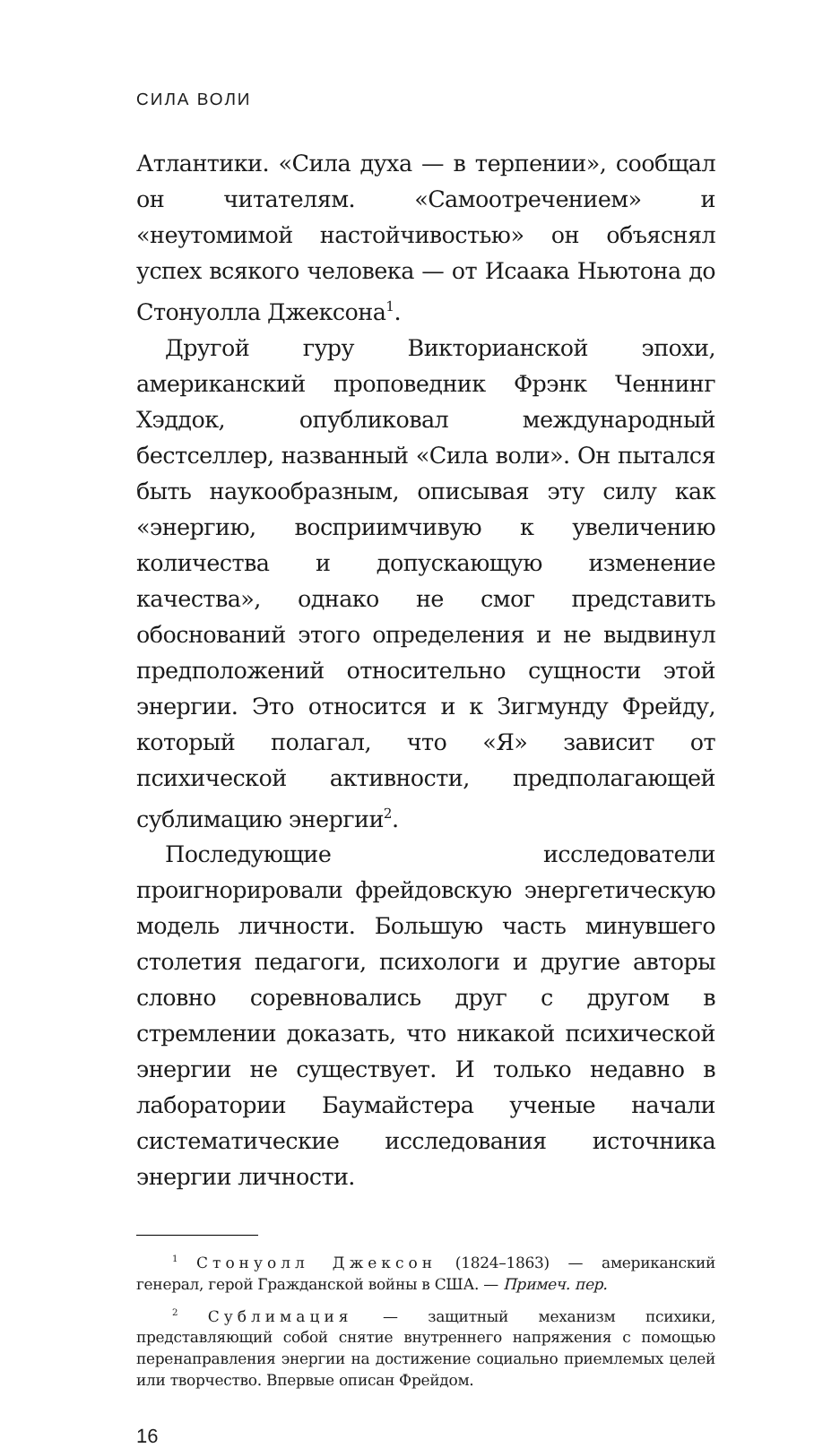СИЛА ВОЛИ
Атлантики. «Сила духа — в терпении», сообщал он читателям. «Самоотречением» и «неутомимой настойчивостью» он объяснял успех всякого человека — от Исаака Ньютона до Стонуолла Джексона<sup>1</sup>.
Другой гуру Викторианской эпохи, американский проповедник Фрэнк Ченнинг Хэддок, опубликовал международный бестселлер, названный «Сила воли». Он пытался быть наукообразным, описывая эту силу как «энергию, восприимчивую к увеличению количества и допускающую изменение качества», однако не смог представить обоснований этого определения и не выдвинул предположений относительно сущности этой энергии. Это относится и к Зигмунду Фрейду, который полагал, что «Я» зависит от психической активности, предполагающей сублимацию энергии<sup>2</sup>.
Последующие исследователи проигнорировали фрейдовскую энергетическую модель личности. Большую часть минувшего столетия педагоги, психологи и другие авторы словно соревновались друг с другом в стремлении доказать, что никакой психической энергии не существует. И только недавно в лаборатории Баумайстера ученые начали систематические исследования источника энергии личности.
<sup>1</sup> Стонуолл Джексон (1824–1863) — американский генерал, герой Гражданской войны в США. — Примеч. пер.
<sup>2</sup> Сублимация — защитный механизм психики, представляющий собой снятие внутреннего напряжения с помощью перенаправления энергии на достижение социально приемлемых целей или творчество. Впервые описан Фрейдом.
16